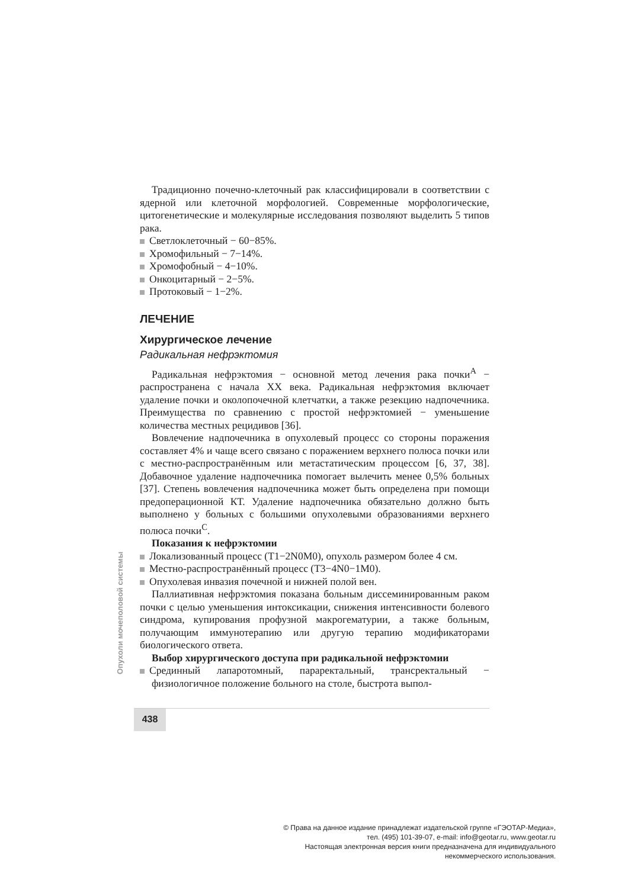Традиционно почечно-клеточный рак классифицировали в соответствии с ядерной или клеточной морфологией. Современные морфологические, цитогенетические и молекулярные исследования позволяют выделить 5 типов рака.
Светлоклеточный − 60−85%.
Хромофильный − 7−14%.
Хромофобный − 4−10%.
Онкоцитарный − 2−5%.
Протоковый − 1−2%.
ЛЕЧЕНИЕ
Хирургическое лечение
Радикальная нефрэктомия
Радикальная нефрэктомия − основной метод лечения рака почки<sup>A</sup> − распространена с начала XX века. Радикальная нефрэктомия включает удаление почки и околопочечной клетчатки, а также резекцию надпочечника. Преимущества по сравнению с простой нефрэктомией − уменьшение количества местных рецидивов [36].
Вовлечение надпочечника в опухолевый процесс со стороны поражения составляет 4% и чаще всего связано с поражением верхнего полюса почки или с местно-распространённым или метастатическим процессом [6, 37, 38]. Добавочное удаление надпочечника помогает вылечить менее 0,5% больных [37]. Степень вовлечения надпочечника может быть определена при помощи предоперационной КТ. Удаление надпочечника обязательно должно быть выполнено у больных с большими опухолевыми образованиями верхнего полюса почки<sup>C</sup>.
Показания к нефрэктомии
Локализованный процесс (T1−2N0M0), опухоль размером более 4 см.
Местно-распространённый процесс (T3−4N0−1M0).
Опухолевая инвазия почечной и нижней полой вен.
Паллиативная нефрэктомия показана больным диссеминированным раком почки с целью уменьшения интоксикации, снижения интенсивности болевого синдрома, купирования профузной макрогематурии, а также больным, получающим иммунотерапию или другую терапию модификаторами биологического ответа.
Выбор хирургического доступа при радикальной нефрэктомии
Срединный лапаротомный, параректальный, трансректальный − физиологичное положение больного на столе, быстрота выпол-
Опухоли мочеполовой системы
438
© Права на данное издание принадлежат издательской группе «ГЭОТАР-Медиа»,
тел. (495) 101-39-07, e-mail: info@geotar.ru, www.geotar.ru
Настоящая электронная версия книги предназначена для индивидуального
некоммерческого использования.